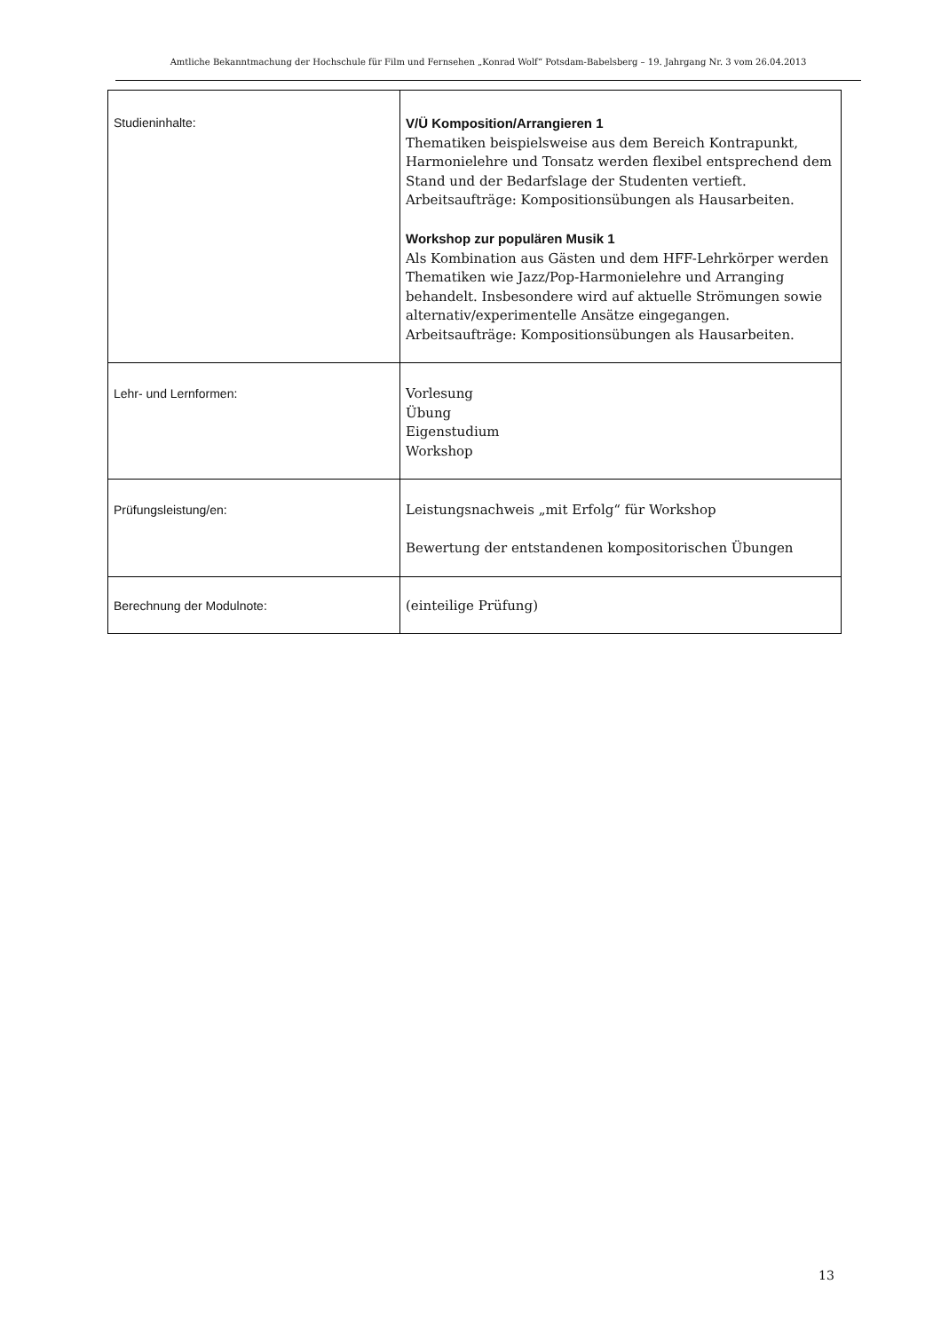Amtliche Bekanntmachung der Hochschule für Film und Fernsehen „Konrad Wolf“ Potsdam-Babelsberg – 19. Jahrgang Nr. 3 vom 26.04.2013
| Studieninhalte: | V/Ü Komposition/Arrangieren 1 Thematiken beispielsweise aus dem Bereich Kontrapunkt, Harmonielehre und Tonsatz werden flexibel entsprechend dem Stand und der Bedarfslage der Studenten vertieft. Arbeitsaufträge: Kompositionsübungen als Hausarbeiten. Workshop zur populären Musik 1 Als Kombination aus Gästen und dem HFF-Lehrkörper werden Thematiken wie Jazz/Pop-Harmonielehre und Arranging behandelt. Insbesondere wird auf aktuelle Strömungen sowie alternativ/experimentelle Ansätze eingegangen. Arbeitsaufträge: Kompositionsübungen als Hausarbeiten. |
| Lehr- und Lernformen: | Vorlesung Übung Eigenstudium Workshop |
| Prüfungsleistung/en: | Leistungsnachweis „mit Erfolg“ für Workshop Bewertung der entstandenen kompositorischen Übungen |
| Berechnung der Modulnote: | (einteilige Prüfung) |
13